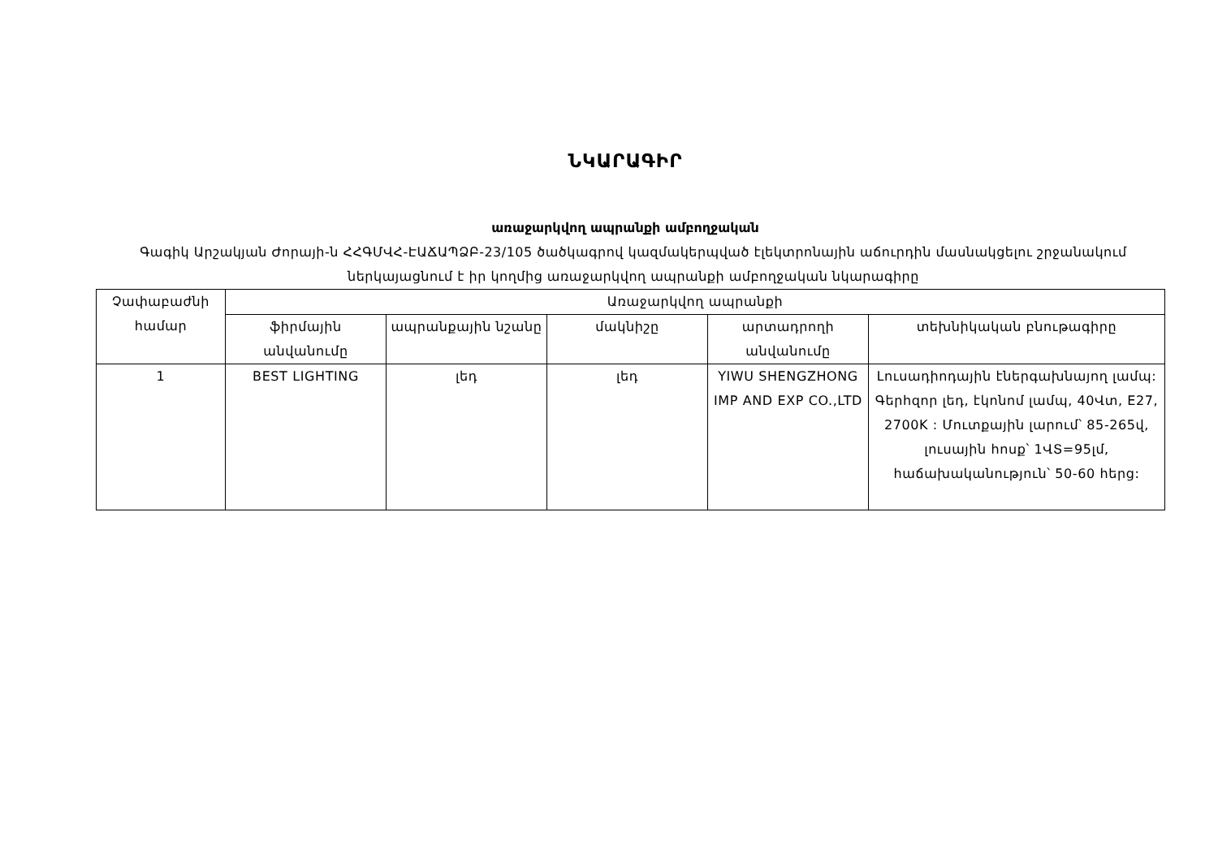ՆԿԱՐԱԳԻՐ
առաջարկվող ապրանքի ամբողջական
Գագիկ Արշակյան Ժորայի-ն ՀՀԳՄՎՀ-ԷԱՃԱՊՁԲ-23/105 ծածկագրով կազմակերպված էլեկտրոնային աճուրդին մասնակցելու շրջանակում ներկայացնում է իր կողմից առաջարկվող ապրանքի ամբողջական նկարագիրը
| Չափաբաժնի համար | Առաջարկվող ապրանքի | | | | |
| --- | --- | --- | --- | --- | --- |
| | ֆիրմային անվանումը | ապրանքային նշանը | մակնիշը | արտադրողի անվանումը | տեխնիկական բնութագիրը |
| 1 | BEST LIGHTING | լեդ | լեդ | YIWU SHENGZHONG IMP AND EXP CO.,LTD | Լուսադիոդային էներգախնայող լամպ: Գերհզոր լեդ, էկոնոմ լամպ, 40Վտ, E27, 2700K : Մուտքային լարում՝ 85-265վ, լուսային հոսք՝ 1ՎՏ=95լմ, հաճախականություն՝ 50-60 հերց: |